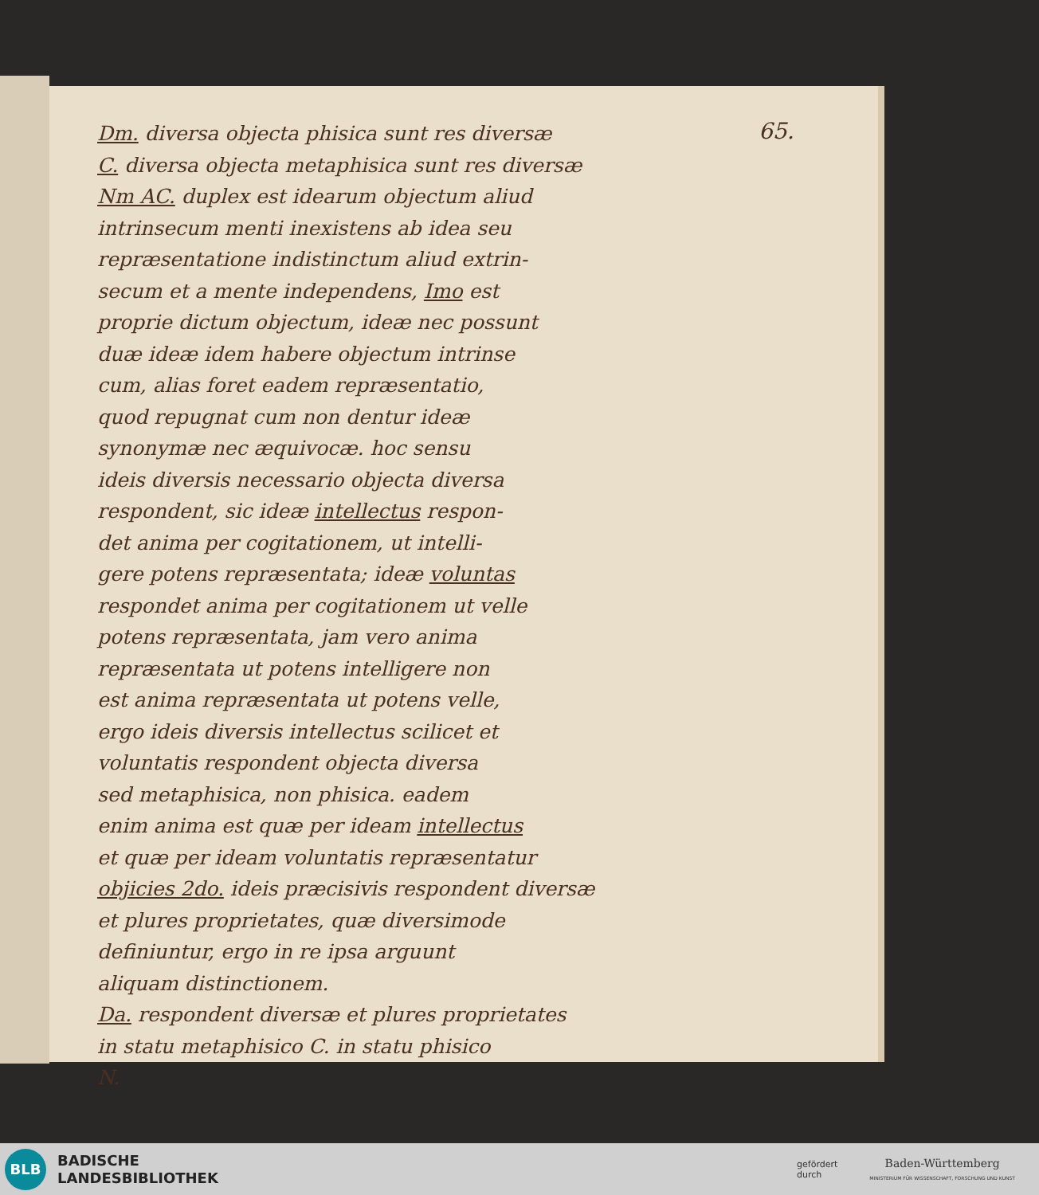65.
Dm. diversa objecta phisica sunt res diversæ
C. diversa objecta metaphisica sunt res diversæ
Nm AC. duplex est idearum objectum aliud
intrinsecum menti inexistens ab idea seu
repræsentatione indistinctum aliud extrin-
secum et a mente independens, Imo est
proprie dictum objectum, ideæ nec possunt
duæ ideæ idem habere objectum intrinse
cum, alias foret eadem repræsentatio,
quod repugnat cum non dentur ideæ
synonymæ nec æquivocæ. hoc sensu
ideis diversis necessario objecta diversa
respondent, sic ideæ intellectus respon-
det anima per cogitationem, ut intelli-
gere potens repræsentata; ideæ voluntas
respondet anima per cogitationem ut velle
potens repræsentata, jam vero anima
repræsentata ut potens intelligere non
est anima repræsentata ut potens velle,
ergo ideis diversis intellectus scilicet et
voluntatis respondent objecta diversa
sed metaphisica, non phisica. eadem
enim anima est quæ per ideam intellectus
et quæ per ideam voluntatis repræsentatur
objicies 2do. ideis præcisivis respondent diversæ
et plures proprietates, quæ diversimode
definiuntur, ergo in re ipsa arguunt
aliquam distinctionem.
Da. respondent diversæ et plures proprietates
in statu metaphisico C. in statu phisico
N.
BLB
BADISCHE
LANDESBIBLIOTHEK
gefördert
durch
Baden-Württemberg
MINISTERIUM FÜR WISSENSCHAFT, FORSCHUNG UND KUNST